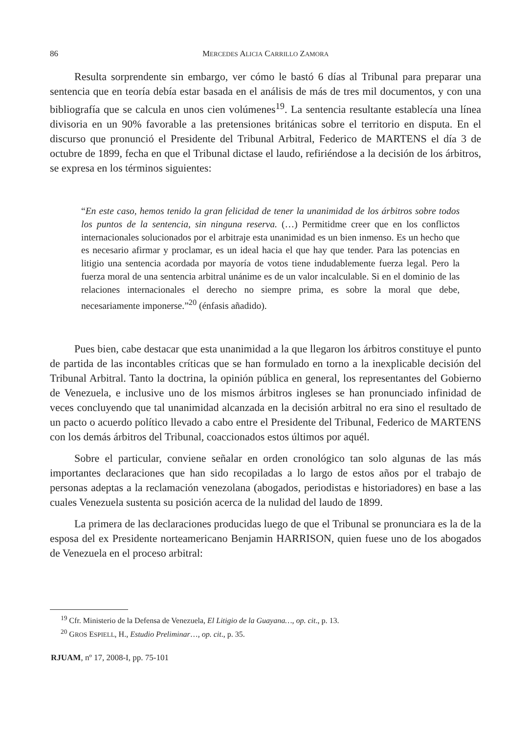86 MERCEDES ALICIA CARRILLO ZAMORA
Resulta sorprendente sin embargo, ver cómo le bastó 6 días al Tribunal para preparar una sentencia que en teoría debía estar basada en el análisis de más de tres mil documentos, y con una bibliografía que se calcula en unos cien volúmenes<sup>19</sup>. La sentencia resultante establecía una línea divisoria en un 90% favorable a las pretensiones británicas sobre el territorio en disputa. En el discurso que pronunció el Presidente del Tribunal Arbitral, Federico de MARTENS el día 3 de octubre de 1899, fecha en que el Tribunal dictase el laudo, refiriéndose a la decisión de los árbitros, se expresa en los términos siguientes:
“En este caso, hemos tenido la gran felicidad de tener la unanimidad de los árbitros sobre todos los puntos de la sentencia, sin ninguna reserva. (…) Permitidme creer que en los conflictos internacionales solucionados por el arbitraje esta unanimidad es un bien inmenso. Es un hecho que es necesario afirmar y proclamar, es un ideal hacia el que hay que tender. Para las potencias en litigio una sentencia acordada por mayoría de votos tiene indudablemente fuerza legal. Pero la fuerza moral de una sentencia arbitral unánime es de un valor incalculable. Si en el dominio de las relaciones internacionales el derecho no siempre prima, es sobre la moral que debe, necesariamente imponerse.”<sup>20</sup> (énfasis añadido).
Pues bien, cabe destacar que esta unanimidad a la que llegaron los árbitros constituye el punto de partida de las incontables críticas que se han formulado en torno a la inexplicable decisión del Tribunal Arbitral. Tanto la doctrina, la opinión pública en general, los representantes del Gobierno de Venezuela, e inclusive uno de los mismos árbitros ingleses se han pronunciado infinidad de veces concluyendo que tal unanimidad alcanzada en la decisión arbitral no era sino el resultado de un pacto o acuerdo político llevado a cabo entre el Presidente del Tribunal, Federico de MARTENS con los demás árbitros del Tribunal, coaccionados estos últimos por aquél.
Sobre el particular, conviene señalar en orden cronológico tan solo algunas de las más importantes declaraciones que han sido recopiladas a lo largo de estos años por el trabajo de personas adeptas a la reclamación venezolana (abogados, periodistas e historiadores) en base a las cuales Venezuela sustenta su posición acerca de la nulidad del laudo de 1899.
La primera de las declaraciones producidas luego de que el Tribunal se pronunciara es la de la esposa del ex Presidente norteamericano Benjamin HARRISON, quien fuese uno de los abogados de Venezuela en el proceso arbitral:
<sup>19</sup> Cfr. Ministerio de la Defensa de Venezuela, El Litigio de la Guayana…, op. cit., p. 13.
<sup>20</sup> GROS ESPIELL, H., Estudio Preliminar…, op. cit., p. 35.
RJUAM, nº 17, 2008-I, pp. 75-101